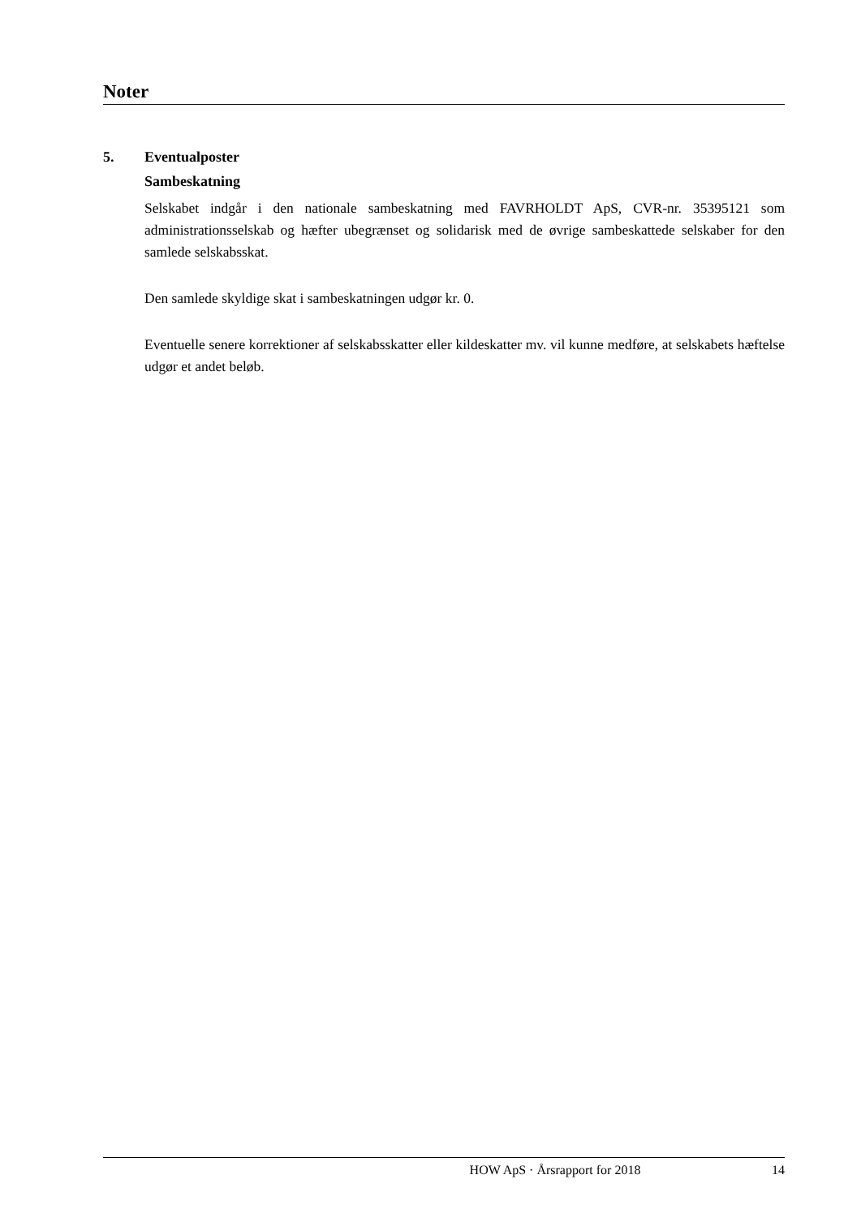Noter
5. Eventualposter
Sambeskatning
Selskabet indgår i den nationale sambeskatning med FAVRHOLDT ApS, CVR-nr. 35395121 som administrationsselskab og hæfter ubegrænset og solidarisk med de øvrige sambeskattede selskaber for den samlede selskabsskat.
Den samlede skyldige skat i sambeskatningen udgør kr. 0.
Eventuelle senere korrektioner af selskabsskatter eller kildeskatter mv. vil kunne medføre, at selskabets hæftelse udgør et andet beløb.
HOW ApS · Årsrapport for 2018 14